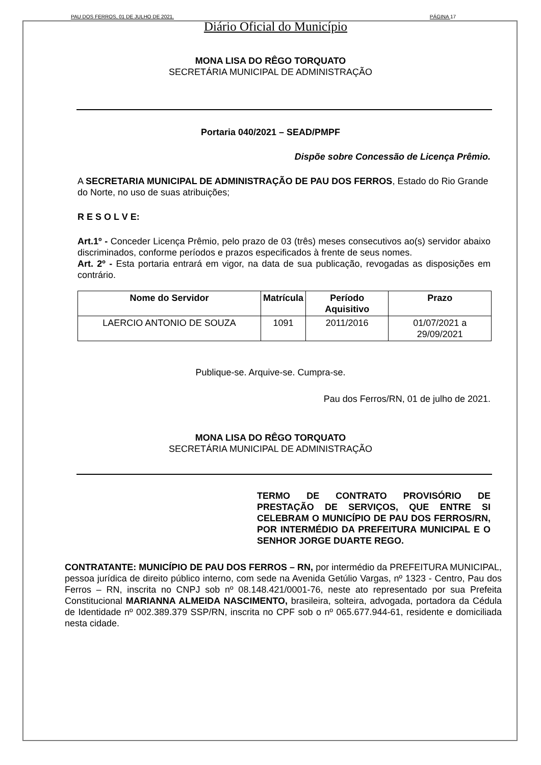PAU DOS FERROS, 01 DE JULHO DE 2021. PÁGINA 17
Diário Oficial do Município
MONA LISA DO RÊGO TORQUATO
SECRETÁRIA MUNICIPAL DE ADMINISTRAÇÃO
Portaria 040/2021 – SEAD/PMPF
Dispõe sobre Concessão de Licença Prêmio.
A SECRETARIA MUNICIPAL DE ADMINISTRAÇÃO DE PAU DOS FERROS, Estado do Rio Grande do Norte, no uso de suas atribuições;
R E S O L V E:
Art.1º - Conceder Licença Prêmio, pelo prazo de 03 (três) meses consecutivos ao(s) servidor abaixo discriminados, conforme períodos e prazos especificados à frente de seus nomes.
Art. 2º - Esta portaria entrará em vigor, na data de sua publicação, revogadas as disposições em contrário.
| Nome do Servidor | Matrícula | Período Aquisitivo | Prazo |
| --- | --- | --- | --- |
| LAERCIO ANTONIO DE SOUZA | 1091 | 2011/2016 | 01/07/2021 a 29/09/2021 |
Publique-se. Arquive-se. Cumpra-se.
Pau dos Ferros/RN, 01 de julho de 2021.
MONA LISA DO RÊGO TORQUATO
SECRETÁRIA MUNICIPAL DE ADMINISTRAÇÃO
TERMO DE CONTRATO PROVISÓRIO DE PRESTAÇÃO DE SERVIÇOS, QUE ENTRE SI CELEBRAM O MUNICÍPIO DE PAU DOS FERROS/RN, POR INTERMÉDIO DA PREFEITURA MUNICIPAL E O SENHOR JORGE DUARTE REGO.
CONTRATANTE: MUNICÍPIO DE PAU DOS FERROS – RN, por intermédio da PREFEITURA MUNICIPAL, pessoa jurídica de direito público interno, com sede na Avenida Getúlio Vargas, nº 1323 - Centro, Pau dos Ferros – RN, inscrita no CNPJ sob nº 08.148.421/0001-76, neste ato representado por sua Prefeita Constitucional MARIANNA ALMEIDA NASCIMENTO, brasileira, solteira, advogada, portadora da Cédula de Identidade nº 002.389.379 SSP/RN, inscrita no CPF sob o nº 065.677.944-61, residente e domiciliada nesta cidade.